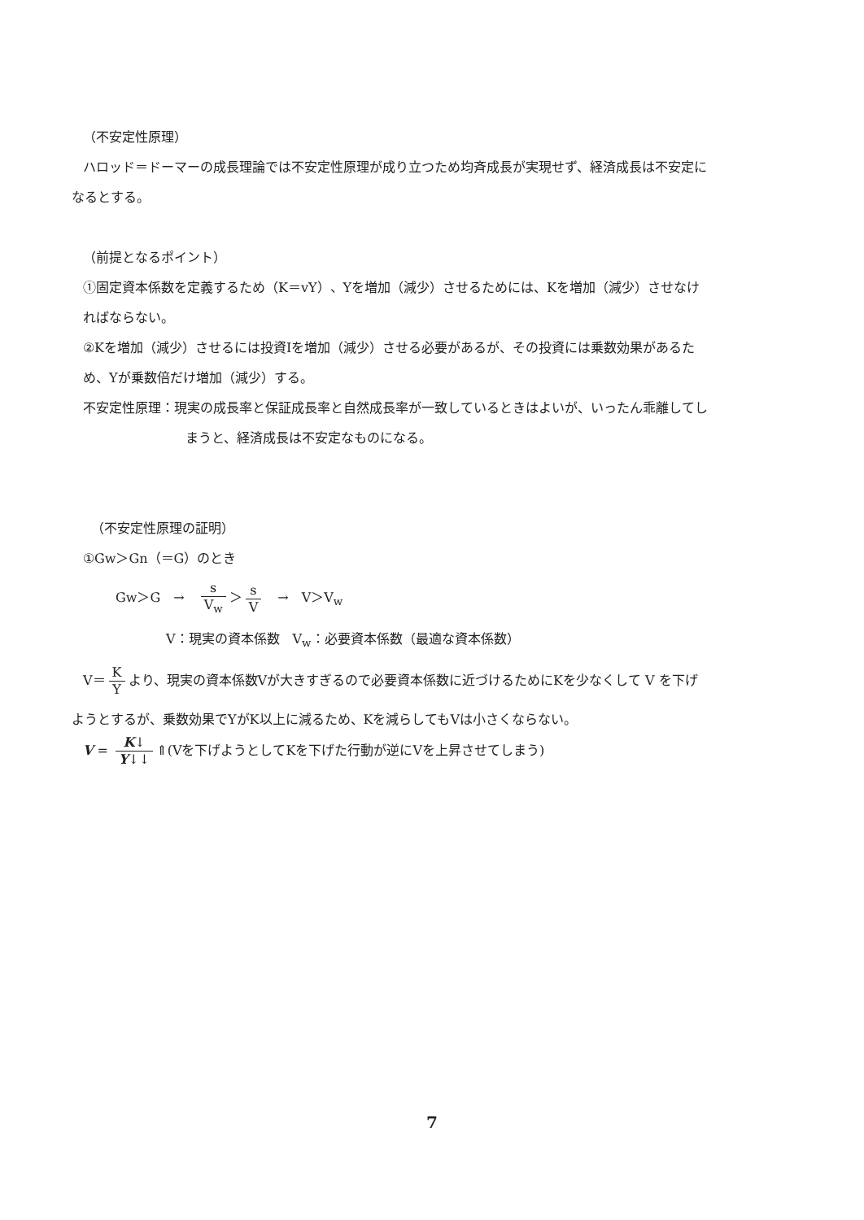（不安定性原理）
ハロッド＝ドーマーの成長理論では不安定性原理が成り立つため均斉成長が実現せず、経済成長は不安定に
なるとする。
（前提となるポイント）
①固定資本係数を定義するため（K＝vY）、Yを増加（減少）させるためには、Kを増加（減少）させなけ
ればならない。
②Kを増加（減少）させるには投資Iを増加（減少）させる必要があるが、その投資には乗数効果があるた
め、Yが乗数倍だけ増加（減少）する。
不安定性原理：現実の成長率と保証成長率と自然成長率が一致しているときはよいが、いったん乖離してし
まうと、経済成長は不安定なものになる。
（不安定性原理の証明）
①Gw＞Gn（＝G）のとき
Gw＞G　→　s V<sub>w</sub> ＞ s V　→　V＞V<sub>w</sub>
V：現実の資本係数　V<sub>w</sub>：必要資本係数（最適な資本係数）
V＝ K Y より、現実の資本係数Vが大きすぎるので必要資本係数に近づけるためにKを少なくして V を下げ
ようとするが、乗数効果でYがK以上に減るため、Kを減らしてもVは小さくならない。
V = K↓ Y↓↓ ⇑(Vを下げようとしてKを下げた行動が逆にVを上昇させてしまう)
7